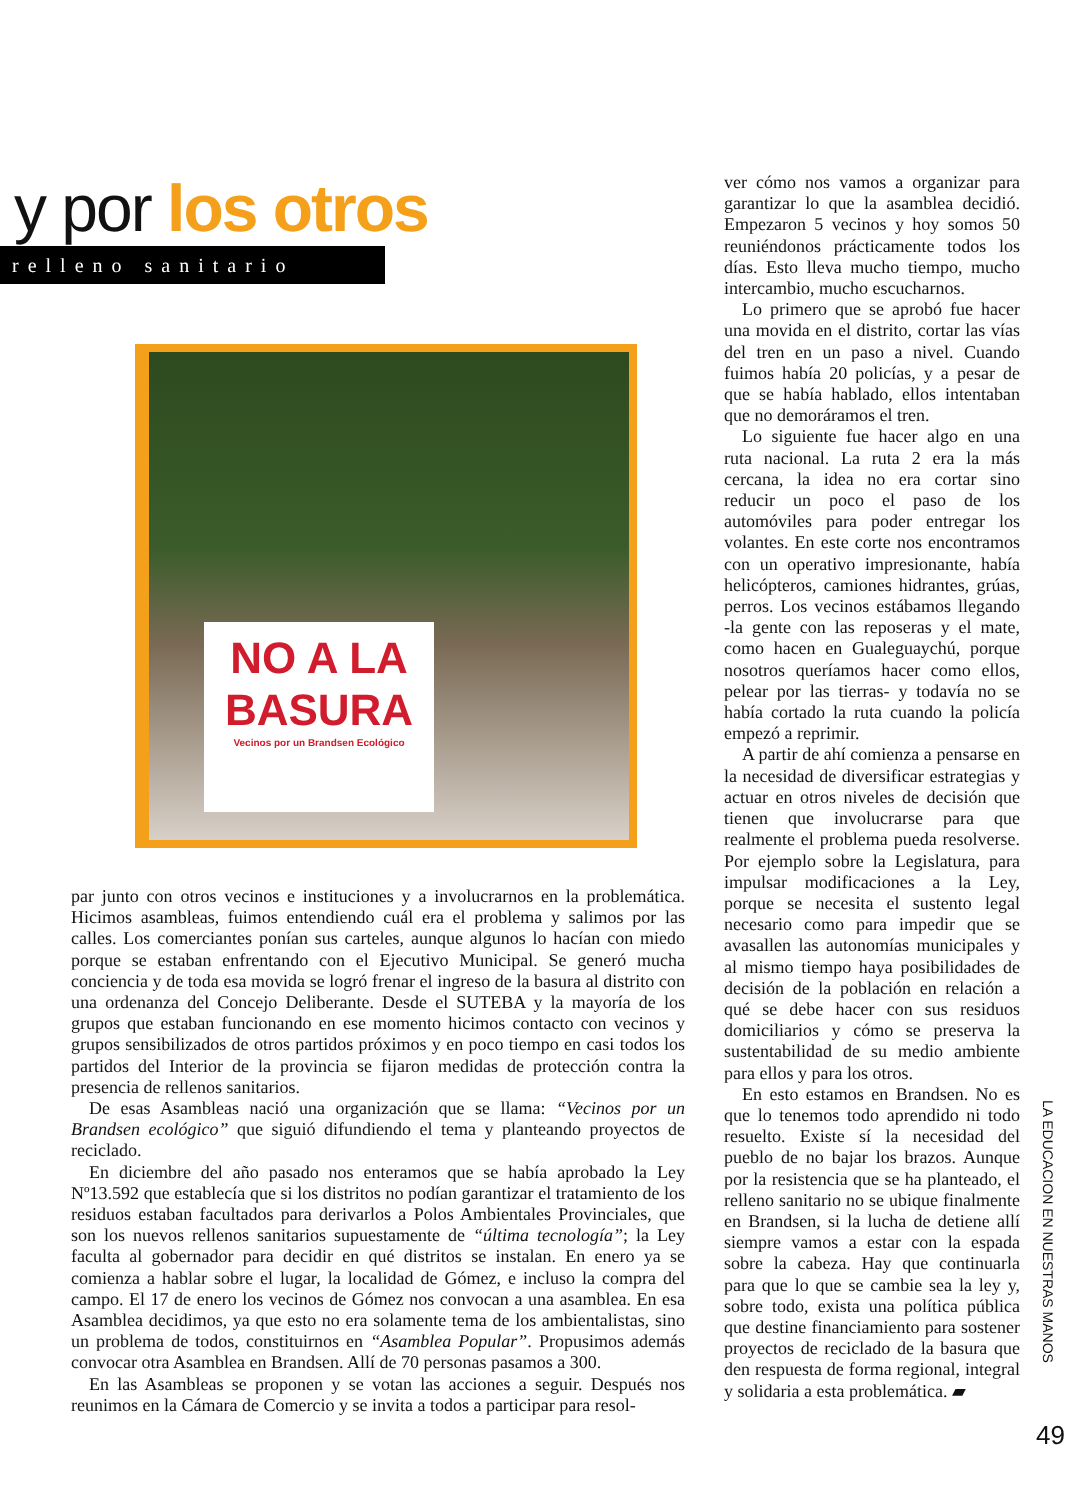y por los otros
relleno sanitario
NO A LA BASURA
Vecinos por un Brandsen Ecológico
par junto con otros vecinos e instituciones y a involucrarnos en la problemática. Hicimos asambleas, fuimos entendiendo cuál era el problema y salimos por las calles. Los comerciantes ponían sus carteles, aunque algunos lo hacían con miedo porque se estaban enfrentando con el Ejecutivo Municipal. Se generó mucha conciencia y de toda esa movida se logró frenar el ingreso de la basura al distrito con una ordenanza del Concejo Deliberante. Desde el SUTEBA y la mayoría de los grupos que estaban funcionando en ese momento hicimos contacto con vecinos y grupos sensibilizados de otros partidos próximos y en poco tiempo en casi todos los partidos del Interior de la provincia se fijaron medidas de protección contra la presencia de rellenos sanitarios.
De esas Asambleas nació una organización que se llama: “Vecinos por un Brandsen ecológico” que siguió difundiendo el tema y planteando proyectos de reciclado.
En diciembre del año pasado nos enteramos que se había aprobado la Ley Nº13.592 que establecía que si los distritos no podían garantizar el tratamiento de los residuos estaban facultados para derivarlos a Polos Ambientales Provinciales, que son los nuevos rellenos sanitarios supuestamente de “última tecnología”; la Ley faculta al gobernador para decidir en qué distritos se instalan. En enero ya se comienza a hablar sobre el lugar, la localidad de Gómez, e incluso la compra del campo. El 17 de enero los vecinos de Gómez nos convocan a una asamblea. En esa Asamblea decidimos, ya que esto no era solamente tema de los ambientalistas, sino un problema de todos, constituirnos en “Asamblea Popular”. Propusimos además convocar otra Asamblea en Brandsen. Allí de 70 personas pasamos a 300.
En las Asambleas se proponen y se votan las acciones a seguir. Después nos reunimos en la Cámara de Comercio y se invita a todos a participar para resol-
ver cómo nos vamos a organizar para garantizar lo que la asamblea decidió. Empezaron 5 vecinos y hoy somos 50 reuniéndonos prácticamente todos los días. Esto lleva mucho tiempo, mucho intercambio, mucho escucharnos.
Lo primero que se aprobó fue hacer una movida en el distrito, cortar las vías del tren en un paso a nivel. Cuando fuimos había 20 policías, y a pesar de que se había hablado, ellos intentaban que no demoráramos el tren.
Lo siguiente fue hacer algo en una ruta nacional. La ruta 2 era la más cercana, la idea no era cortar sino reducir un poco el paso de los automóviles para poder entregar los volantes. En este corte nos encontramos con un operativo impresionante, había helicópteros, camiones hidrantes, grúas, perros. Los vecinos estábamos llegando -la gente con las reposeras y el mate, como hacen en Gualeguaychú, porque nosotros queríamos hacer como ellos, pelear por las tierras- y todavía no se había cortado la ruta cuando la policía empezó a reprimir.
A partir de ahí comienza a pensarse en la necesidad de diversificar estrategias y actuar en otros niveles de decisión que tienen que involucrarse para que realmente el problema pueda resolverse. Por ejemplo sobre la Legislatura, para impulsar modificaciones a la Ley, porque se necesita el sustento legal necesario como para impedir que se avasallen las autonomías municipales y al mismo tiempo haya posibilidades de decisión de la población en relación a qué se debe hacer con sus residuos domiciliarios y cómo se preserva la sustentabilidad de su medio ambiente para ellos y para los otros.
En esto estamos en Brandsen. No es que lo tenemos todo aprendido ni todo resuelto. Existe sí la necesidad del pueblo de no bajar los brazos. Aunque por la resistencia que se ha planteado, el relleno sanitario no se ubique finalmente en Brandsen, si la lucha de detiene allí siempre vamos a estar con la espada sobre la cabeza. Hay que continuarla para que lo que se cambie sea la ley y, sobre todo, exista una política pública que destine financiamiento para sostener proyectos de reciclado de la basura que den respuesta de forma regional, integral y solidaria a esta problemática. ▰
LA EDUCACION EN NUESTRAS MANOS
49